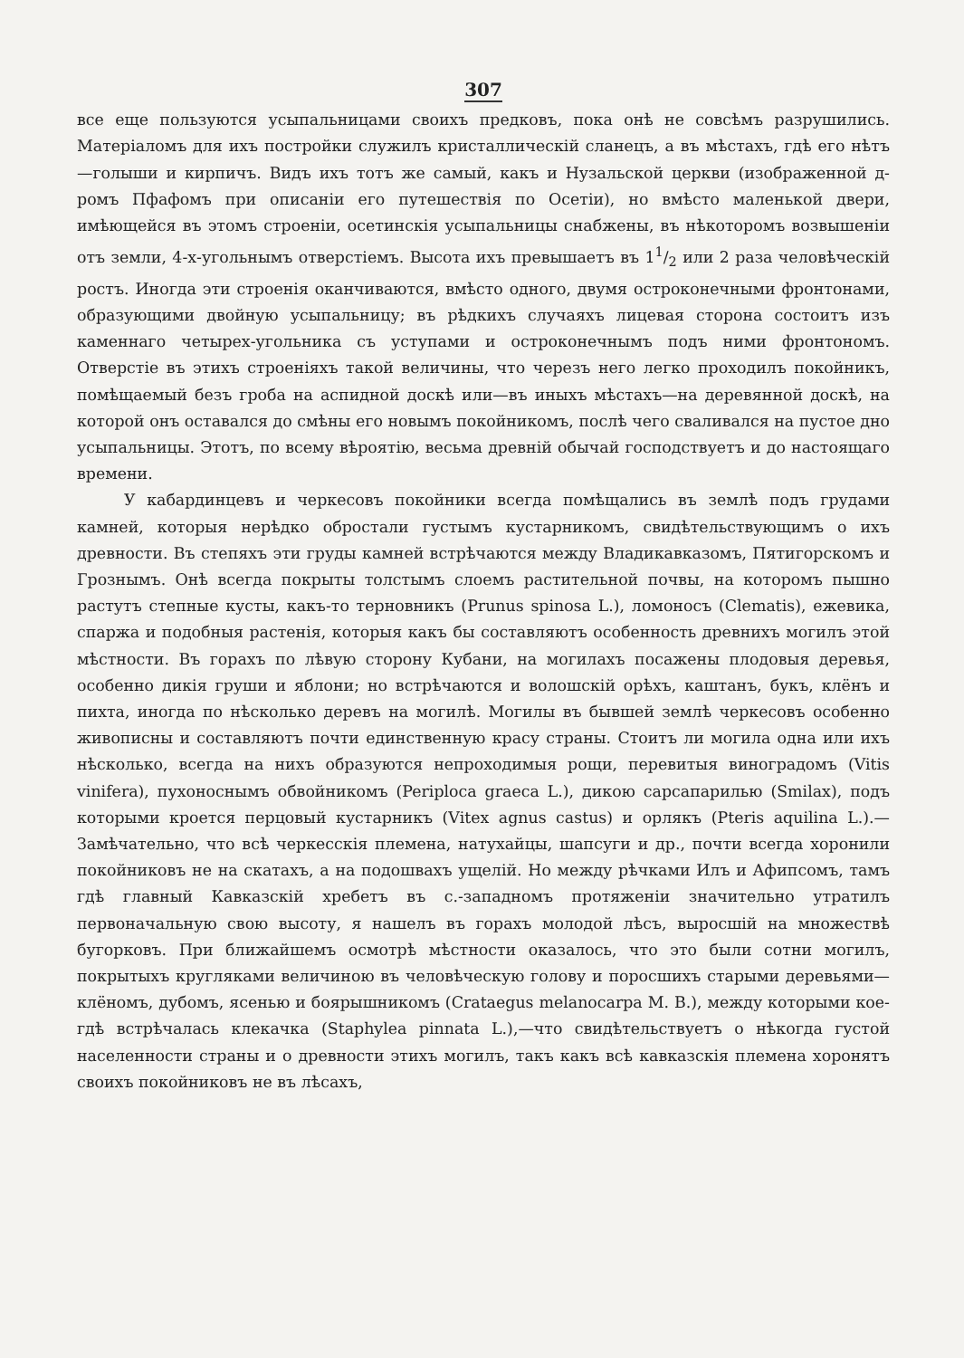307
все еще пользуются усыпальницами своихъ предковъ, пока онѣ не совсѣмъ разрушились. Матеріаломъ для ихъ постройки служилъ кристаллическій сланецъ, а въ мѣстахъ, гдѣ его нѣтъ—голыши и кирпичъ. Видъ ихъ тотъ же самый, какъ и Нузальской церкви (изображенной д-ромъ Пфафомъ при описаніи его путешествія по Осетіи), но вмѣсто маленькой двери, имѣющейся въ этомъ строеніи, осетинскія усыпальницы снабжены, въ нѣкоторомъ возвышеніи отъ земли, 4-х-угольнымъ отверстіемъ. Высота ихъ превышаетъ въ 11/2 или 2 раза человѣческій ростъ. Иногда эти строенія оканчиваются, вмѣсто одного, двумя остроконечными фронтонами, образующими двойную усыпальницу; въ рѣдкихъ случаяхъ лицевая сторона состоитъ изъ каменнаго четырех-угольника съ уступами и остроконечнымъ подъ ними фронтономъ. Отверстіе въ этихъ строеніяхъ такой величины, что черезъ него легко проходилъ покойникъ, помѣщаемый безъ гроба на аспидной доскѣ или—въ иныхъ мѣстахъ—на деревянной доскѣ, на которой онъ оставался до смѣны его новымъ покойникомъ, послѣ чего сваливался на пустое дно усыпальницы. Этотъ, по всему вѣроятію, весьма древній обычай господствуетъ и до настоящаго времени.
У кабардинцевъ и черкесовъ покойники всегда помѣщались въ землѣ подъ грудами камней, которыя нерѣдко обростали густымъ кустарникомъ, свидѣтельствующимъ о ихъ древности. Въ степяхъ эти груды камней встрѣчаются между Владикавказомъ, Пятигорскомъ и Грознымъ. Онѣ всегда покрыты толстымъ слоемъ растительной почвы, на которомъ пышно растутъ степные кусты, какъ-то терновникъ (Prunus spinosa L.), ломоносъ (Clematis), ежевика, спаржа и подобныя растенія, которыя какъ бы составляютъ особенность древнихъ могилъ этой мѣстности. Въ горахъ по лѣвую сторону Кубани, на могилахъ посажены плодовыя деревья, особенно дикія груши и яблони; но встрѣчаются и волошскій орѣхъ, каштанъ, букъ, клёнъ и пихта, иногда по нѣсколько деревъ на могилѣ. Могилы въ бывшей землѣ черкесовъ особенно живописны и составляютъ почти единственную красу страны. Стоитъ ли могила одна или ихъ нѣсколько, всегда на нихъ образуются непроходимыя рощи, перевитыя виноградомъ (Vitis vinifera), пухоноснымъ обвойникомъ (Periploca graeca L.), дикою сарсапарилью (Smilax), подъ которыми кроется перцовый кустарникъ (Vitex agnus castus) и орлякъ (Pteris aquilina L.).—Замѣчательно, что всѣ черкесскія племена, натухайцы, шапсуги и др., почти всегда хоронили покойниковъ не на скатахъ, а на подошвахъ ущелій. Но между рѣчками Илъ и Афипсомъ, тамъ гдѣ главный Кавказскій хребетъ въ с.-западномъ протяженіи значительно утратилъ первоначальную свою высоту, я нашелъ въ горахъ молодой лѣсъ, выросшій на множествѣ бугорковъ. При ближайшемъ осмотрѣ мѣстности оказалось, что это были сотни могилъ, покрытыхъ кругляками величиною въ человѣческую голову и поросшихъ старыми деревьями—клёномъ, дубомъ, ясенью и боярышникомъ (Crataegus melanocarpa M. B.), между которыми кое-гдѣ встрѣчалась клекачка (Staphylea pinnata L.),—что свидѣтельствуетъ о нѣкогда густой населенности страны и о древности этихъ могилъ, такъ какъ всѣ кавказскія племена хоронятъ своихъ покойниковъ не въ лѣсахъ,